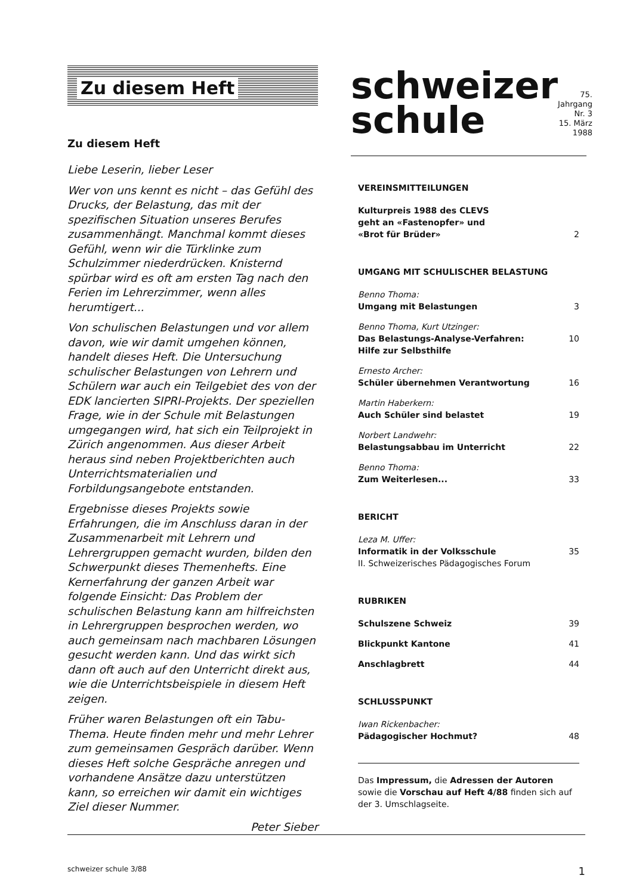Zu diesem Heft
Zu diesem Heft
Liebe Leserin, lieber Leser
Wer von uns kennt es nicht – das Gefühl des Drucks, der Belastung, das mit der spezifischen Situation unseres Berufes zusammenhängt. Manchmal kommt dieses Gefühl, wenn wir die Türklinke zum Schulzimmer niederdrücken. Knisternd spürbar wird es oft am ersten Tag nach den Ferien im Lehrerzimmer, wenn alles herumtigert...
Von schulischen Belastungen und vor allem davon, wie wir damit umgehen können, handelt dieses Heft. Die Untersuchung schulischer Belastungen von Lehrern und Schülern war auch ein Teilgebiet des von der EDK lancierten SIPRI-Projekts. Der speziellen Frage, wie in der Schule mit Belastungen umgegangen wird, hat sich ein Teilprojekt in Zürich angenommen. Aus dieser Arbeit heraus sind neben Projektberichten auch Unterrichtsmaterialien und Forbildungsangebote entstanden.
Ergebnisse dieses Projekts sowie Erfahrungen, die im Anschluss daran in der Zusammenarbeit mit Lehrern und Lehrergruppen gemacht wurden, bilden den Schwerpunkt dieses Themenhefts. Eine Kernerfahrung der ganzen Arbeit war folgende Einsicht: Das Problem der schulischen Belastung kann am hilfreichsten in Lehrergruppen besprochen werden, wo auch gemeinsam nach machbaren Lösungen gesucht werden kann. Und das wirkt sich dann oft auch auf den Unterricht direkt aus, wie die Unterrichtsbeispiele in diesem Heft zeigen.
Früher waren Belastungen oft ein Tabu-Thema. Heute finden mehr und mehr Lehrer zum gemeinsamen Gespräch darüber. Wenn dieses Heft solche Gespräche anregen und vorhandene Ansätze dazu unterstützen kann, so erreichen wir damit ein wichtiges Ziel dieser Nummer.
Peter Sieber
schweizer
schule
75. Jahrgang Nr. 3
15. März 1988
VEREINSMITTEILUNGEN
Kulturpreis 1988 des CLEVS
geht an «Fastenopfer» und
«Brot für Brüder» 2
UMGANG MIT SCHULISCHER BELASTUNG
Benno Thoma:
Umgang mit Belastungen 3
Benno Thoma, Kurt Utzinger:
Das Belastungs-Analyse-Verfahren:
Hilfe zur Selbsthilfe 10
Ernesto Archer:
Schüler übernehmen Verantwortung 16
Martin Haberkern:
Auch Schüler sind belastet 19
Norbert Landwehr:
Belastungsabbau im Unterricht 22
Benno Thoma:
Zum Weiterlesen... 33
BERICHT
Leza M. Uffer:
Informatik in der Volksschule
II. Schweizerisches Pädagogisches Forum 35
RUBRIKEN
Schulszene Schweiz 39
Blickpunkt Kantone 41
Anschlagbrett 44
SCHLUSSPUNKT
Iwan Rickenbacher:
Pädagogischer Hochmut? 48
Das Impressum, die Adressen der Autoren sowie die Vorschau auf Heft 4/88 finden sich auf der 3. Umschlagseite.
schweizer schule 3/88 1